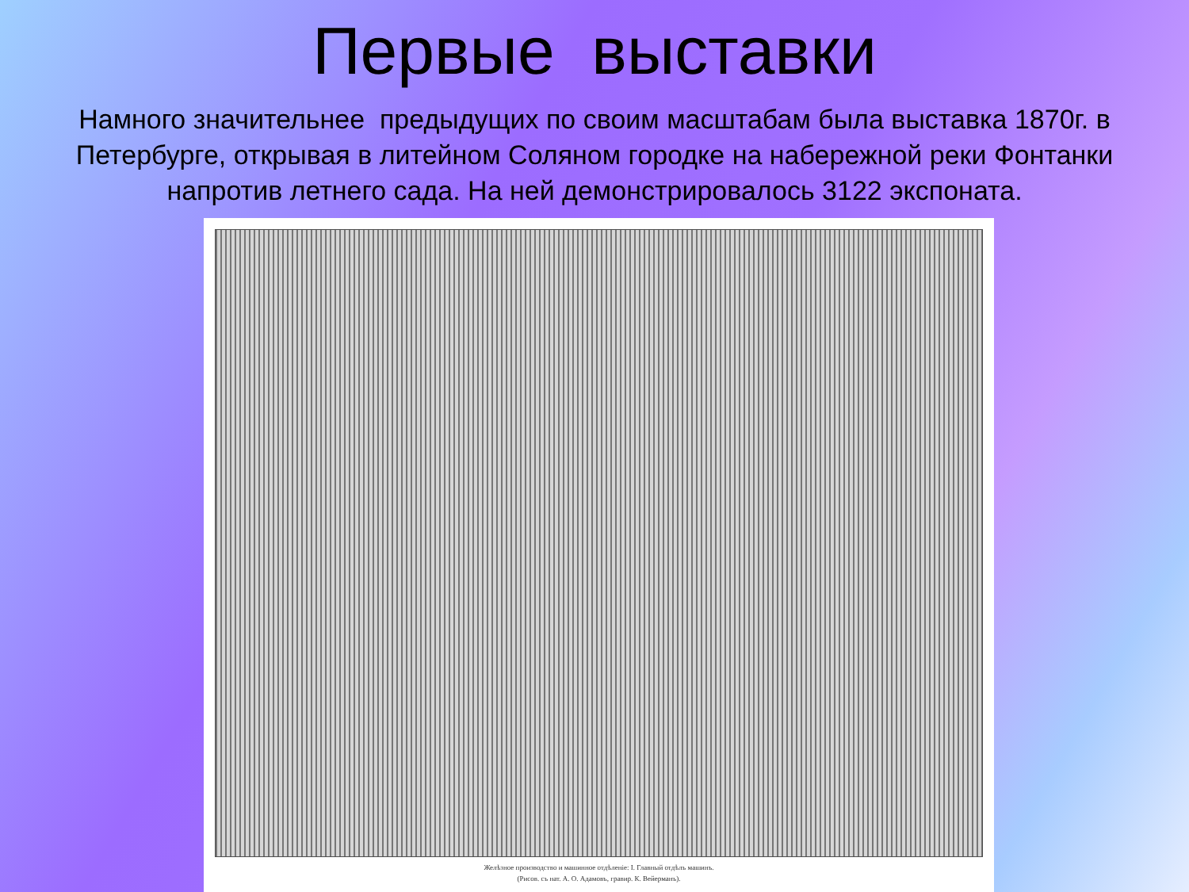Первые выставки
Намного значительнее предыдущих по своим масштабам была выставка 1870г. в Петербурге, открывая в литейном Соляном городке на набережной реки Фонтанки напротив летнего сада. На ней демонстрировалось 3122 экспоната.
Желѣзное производство и машинное отдѣленіе: I. Главный отдѣлъ машинъ.
(Рисов. съ нат. А. О. Адамовъ, гравир. К. Вейерманъ).